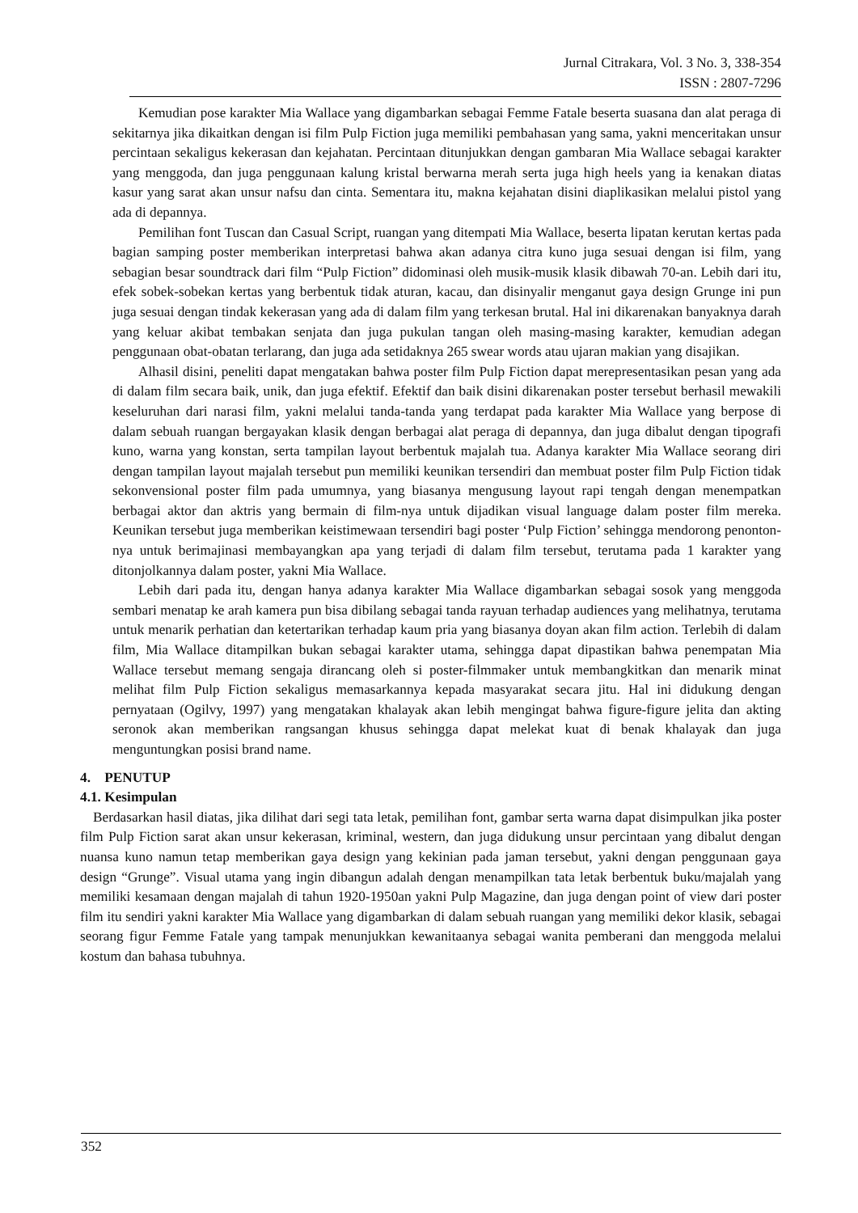Jurnal Citrakara, Vol. 3 No. 3, 338-354
ISSN : 2807-7296
Kemudian pose karakter Mia Wallace yang digambarkan sebagai Femme Fatale beserta suasana dan alat peraga di sekitarnya jika dikaitkan dengan isi film Pulp Fiction juga memiliki pembahasan yang sama, yakni menceritakan unsur percintaan sekaligus kekerasan dan kejahatan. Percintaan ditunjukkan dengan gambaran Mia Wallace sebagai karakter yang menggoda, dan juga penggunaan kalung kristal berwarna merah serta juga high heels yang ia kenakan diatas kasur yang sarat akan unsur nafsu dan cinta. Sementara itu, makna kejahatan disini diaplikasikan melalui pistol yang ada di depannya.
Pemilihan font Tuscan dan Casual Script, ruangan yang ditempati Mia Wallace, beserta lipatan kerutan kertas pada bagian samping poster memberikan interpretasi bahwa akan adanya citra kuno juga sesuai dengan isi film, yang sebagian besar soundtrack dari film “Pulp Fiction” didominasi oleh musik-musik klasik dibawah 70-an. Lebih dari itu, efek sobek-sobekan kertas yang berbentuk tidak aturan, kacau, dan disinyalir menganut gaya design Grunge ini pun juga sesuai dengan tindak kekerasan yang ada di dalam film yang terkesan brutal. Hal ini dikarenakan banyaknya darah yang keluar akibat tembakan senjata dan juga pukulan tangan oleh masing-masing karakter, kemudian adegan penggunaan obat-obatan terlarang, dan juga ada setidaknya 265 swear words atau ujaran makian yang disajikan.
Alhasil disini, peneliti dapat mengatakan bahwa poster film Pulp Fiction dapat merepresentasikan pesan yang ada di dalam film secara baik, unik, dan juga efektif. Efektif dan baik disini dikarenakan poster tersebut berhasil mewakili keseluruhan dari narasi film, yakni melalui tanda-tanda yang terdapat pada karakter Mia Wallace yang berpose di dalam sebuah ruangan bergayakan klasik dengan berbagai alat peraga di depannya, dan juga dibalut dengan tipografi kuno, warna yang konstan, serta tampilan layout berbentuk majalah tua. Adanya karakter Mia Wallace seorang diri dengan tampilan layout majalah tersebut pun memiliki keunikan tersendiri dan membuat poster film Pulp Fiction tidak sekonvensional poster film pada umumnya, yang biasanya mengusung layout rapi tengah dengan menempatkan berbagai aktor dan aktris yang bermain di film-nya untuk dijadikan visual language dalam poster film mereka. Keunikan tersebut juga memberikan keistimewaan tersendiri bagi poster ‘Pulp Fiction’ sehingga mendorong penonton-nya untuk berimajinasi membayangkan apa yang terjadi di dalam film tersebut, terutama pada 1 karakter yang ditonjolkannya dalam poster, yakni Mia Wallace.
Lebih dari pada itu, dengan hanya adanya karakter Mia Wallace digambarkan sebagai sosok yang menggoda sembari menatap ke arah kamera pun bisa dibilang sebagai tanda rayuan terhadap audiences yang melihatnya, terutama untuk menarik perhatian dan ketertarikan terhadap kaum pria yang biasanya doyan akan film action. Terlebih di dalam film, Mia Wallace ditampilkan bukan sebagai karakter utama, sehingga dapat dipastikan bahwa penempatan Mia Wallace tersebut memang sengaja dirancang oleh si poster-filmmaker untuk membangkitkan dan menarik minat melihat film Pulp Fiction sekaligus memasarkannya kepada masyarakat secara jitu. Hal ini didukung dengan pernyataan (Ogilvy, 1997) yang mengatakan khalayak akan lebih mengingat bahwa figure-figure jelita dan akting seronok akan memberikan rangsangan khusus sehingga dapat melekat kuat di benak khalayak dan juga menguntungkan posisi brand name.
4. PENUTUP
4.1. Kesimpulan
Berdasarkan hasil diatas, jika dilihat dari segi tata letak, pemilihan font, gambar serta warna dapat disimpulkan jika poster film Pulp Fiction sarat akan unsur kekerasan, kriminal, western, dan juga didukung unsur percintaan yang dibalut dengan nuansa kuno namun tetap memberikan gaya design yang kekinian pada jaman tersebut, yakni dengan penggunaan gaya design “Grunge”. Visual utama yang ingin dibangun adalah dengan menampilkan tata letak berbentuk buku/majalah yang memiliki kesamaan dengan majalah di tahun 1920-1950an yakni Pulp Magazine, dan juga dengan point of view dari poster film itu sendiri yakni karakter Mia Wallace yang digambarkan di dalam sebuah ruangan yang memiliki dekor klasik, sebagai seorang figur Femme Fatale yang tampak menunjukkan kewanitaanya sebagai wanita pemberani dan menggoda melalui kostum dan bahasa tubuhnya.
352